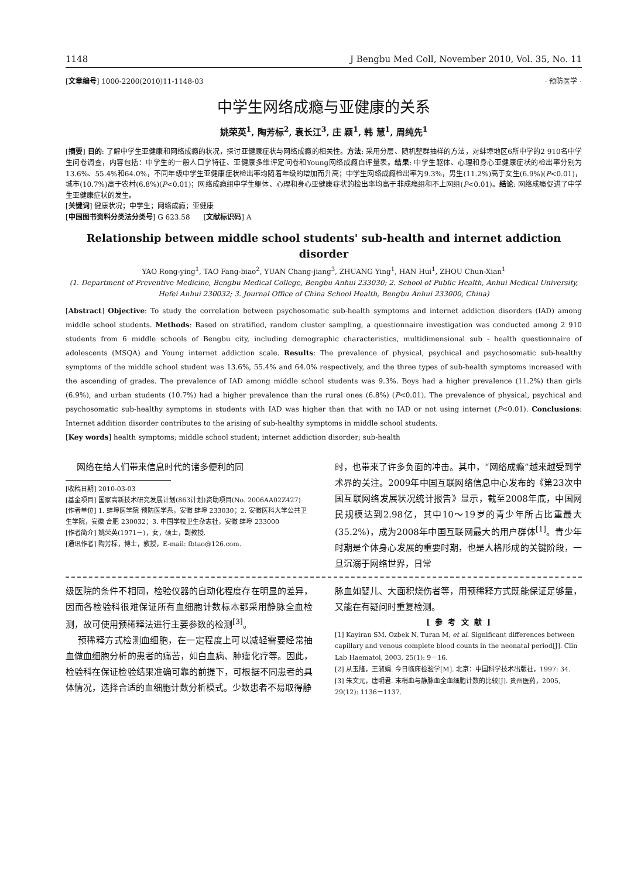1148 J Bengbu Med Coll, November 2010, Vol. 35, No. 11
[文章编号] 1000-2200(2010)11-1148-03 · 预防医学 ·
中学生网络成瘾与亚健康的关系
姚荣英<sup>1</sup>, 陶芳标<sup>2</sup>, 袁长江<sup>3</sup>, 庄 颖<sup>1</sup>, 韩 慧<sup>1</sup>, 周纯先<sup>1</sup>
[摘要] 目的: 了解中学生亚健康和网络成瘾的状况，探讨亚健康症状与网络成瘾的相关性。方法: 采用分层、随机整群抽样的方法，对蚌埠地区6所中学的2 910名中学生问卷调查，内容包括：中学生的一般人口学特征、亚健康多维评定问卷和Young网络成瘾自评量表。结果: 中学生躯体、心理和身心亚健康症状的检出率分别为13.6%、55.4%和64.0%，不同年级中学生亚健康症状检出率均随着年级的增加而升高；中学生网络成瘾检出率为9.3%，男生(11.2%)高于女生(6.9%)(P<0.01)，城市(10.7%)高于农村(6.8%)(P<0.01)；网络成瘾组中学生躯体、心理和身心亚健康症状的检出率均高于非成瘾组和不上网组(P<0.01)。结论: 网络成瘾促进了中学生亚健康症状的发生。
[关键词] 健康状况；中学生；网络成瘾；亚健康
[中国图书资料分类法分类号] G 623.58 [文献标识码] A
Relationship between middle school students' sub-health and internet addiction disorder
YAO Rong-ying<sup>1</sup>, TAO Fang-biao<sup>2</sup>, YUAN Chang-jiang<sup>3</sup>, ZHUANG Ying<sup>1</sup>, HAN Hui<sup>1</sup>, ZHOU Chun-Xian<sup>1</sup>
(1. Department of Preventive Medicine, Bengbu Medical College, Bengbu Anhui 233030; 2. School of Public Health, Anhui Medical University, Hefei Anhui 230032; 3. Journal Office of China School Health, Bengbu Anhui 233000, China)
[Abstract] Objective: To study the correlation between psychosomatic sub-health symptoms and internet addiction disorders (IAD) among middle school students. Methods: Based on stratified, random cluster sampling, a questionnaire investigation was conducted among 2 910 students from 6 middle schools of Bengbu city, including demographic characteristics, multidimensional sub - health questionnaire of adolescents (MSQA) and Young internet addiction scale. Results: The prevalence of physical, psychical and psychosomatic sub-healthy symptoms of the middle school student was 13.6%, 55.4% and 64.0% respectively, and the three types of sub-health symptoms increased with the ascending of grades. The prevalence of IAD among middle school students was 9.3%. Boys had a higher prevalence (11.2%) than girls (6.9%), and urban students (10.7%) had a higher prevalence than the rural ones (6.8%) (P<0.01). The prevalence of physical, psychical and psychosomatic sub-healthy symptoms in students with IAD was higher than that with no IAD or not using internet (P<0.01). Conclusions: Internet addition disorder contributes to the arising of sub-healthy symptoms in middle school students.
[Key words] health symptoms; middle school student; internet addiction disorder; sub-health
网络在给人们带来信息时代的诸多便利的同
[收稿日期] 2010-03-03
[基金项目] 国家高新技术研究发展计划(863计划)资助项目(No. 2006AA02Z427)
[作者单位] 1. 蚌埠医学院 预防医学系，安徽 蚌埠 233030；2. 安徽医科大学公共卫生学院，安徽 合肥 230032；3. 中国学校卫生杂志社，安徽 蚌埠 233000
[作者简介] 姚荣英(1971－)，女，硕士，副教授.
[通讯作者] 陶芳标，博士，教授，E-mail: fbtao@126.com.
时，也带来了许多负面的冲击。其中，“网络成瘾”越来越受到学术界的关注。2009年中国互联网络信息中心发布的《第23次中国互联网络发展状况统计报告》显示，截至2008年底，中国网民规模达到2.98亿，其中10～19岁的青少年所占比重最大(35.2%)，成为2008年中国互联网最大的用户群体<sup>[1]</sup>。青少年时期是个体身心发展的重要时期，也是人格形成的关键阶段，一旦沉溺于网络世界，日常
级医院的条件不相同，检验仪器的自动化程度存在明显的差异，因而各检验科很难保证所有血细胞计数标本都采用静脉全血检测，故可使用预稀释法进行主要参数的检测<sup>[3]</sup>。
预稀释方式检测血细胞，在一定程度上可以减轻需要经常抽血做血细胞分析的患者的痛苦，如白血病、肿瘤化疗等。因此，检验科在保证检验结果准确可靠的前提下，可根据不同患者的具体情况，选择合适的血细胞计数分析模式。少数患者不易取得静
脉血如婴儿、大面积烧伤者等，用预稀释方式既能保证足够量，又能在有疑问时重复检测。
[ 参 考 文 献 ]
[1] Kayiran SM, Ozbek N, Turan M, et al. Significant differences between capillary and venous complete blood counts in the neonatal period[J]. Clin Lab Haematol, 2003, 25(1): 9－16.
[2] 从玉隆，王淑娟. 今日临床检验学[M]. 北京：中国科学技术出版社，1997: 34.
[3] 朱文元，唐明君. 末梢血与静脉血全血细胞计数的比较[J]. 贵州医药，2005, 29(12): 1136－1137.